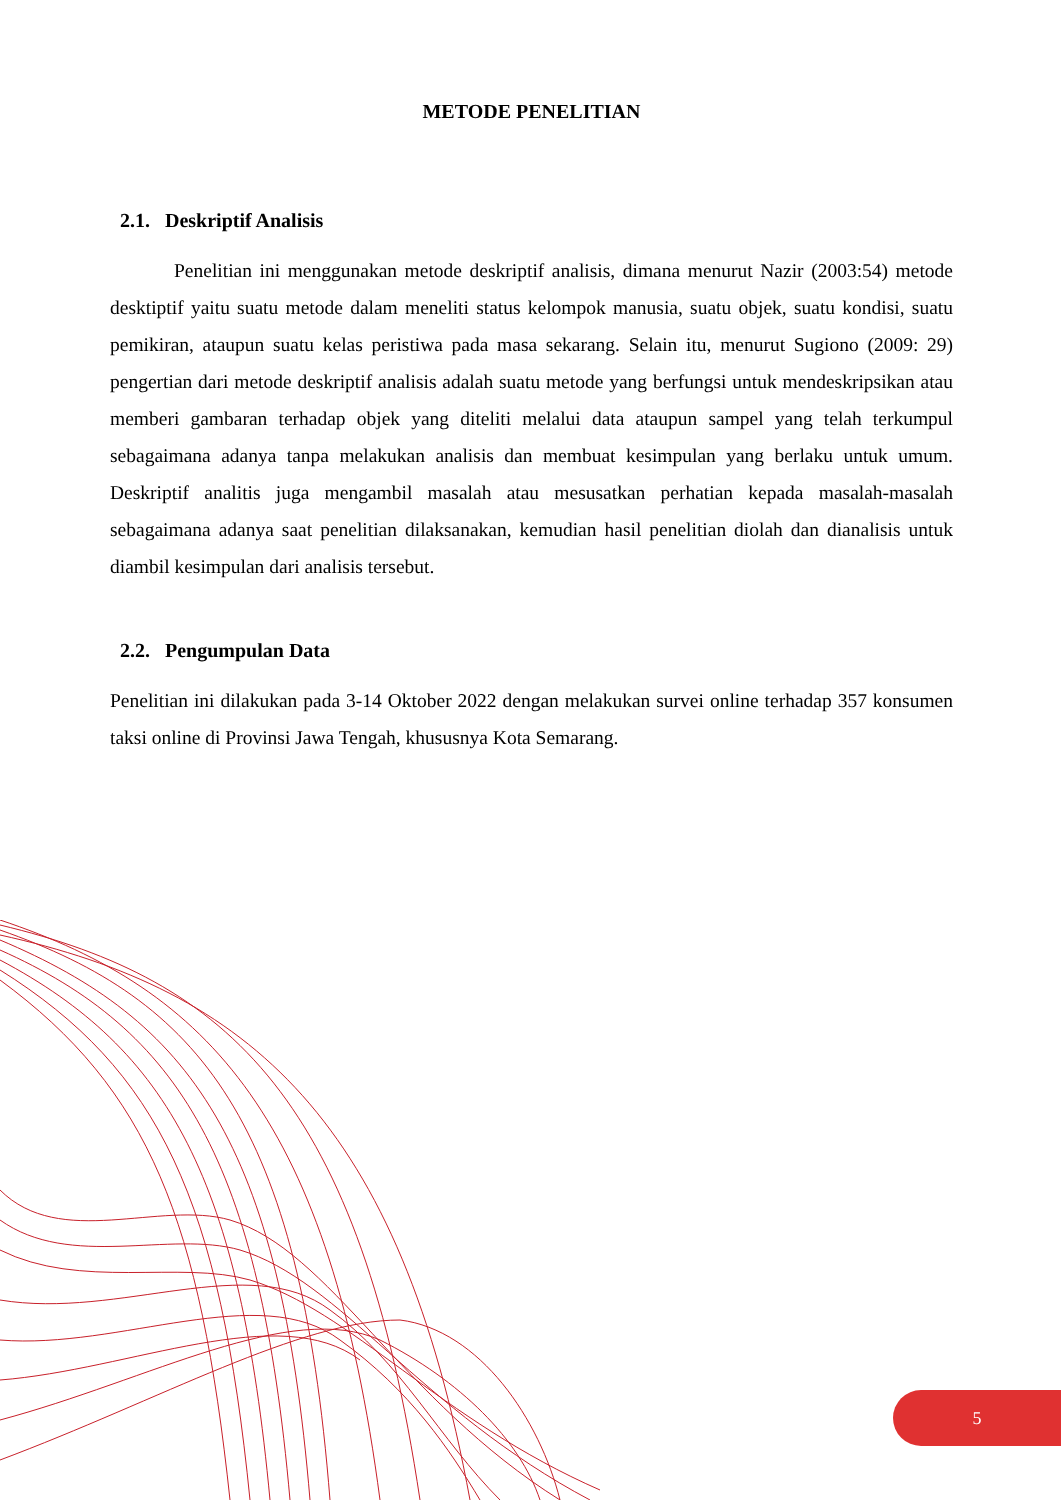METODE PENELITIAN
2.1. Deskriptif Analisis
Penelitian ini menggunakan metode deskriptif analisis, dimana menurut Nazir (2003:54) metode desktiptif yaitu suatu metode dalam meneliti status kelompok manusia, suatu objek, suatu kondisi, suatu pemikiran, ataupun suatu kelas peristiwa pada masa sekarang. Selain itu, menurut Sugiono (2009: 29) pengertian dari metode deskriptif analisis adalah suatu metode yang berfungsi untuk mendeskripsikan atau memberi gambaran terhadap objek yang diteliti melalui data ataupun sampel yang telah terkumpul sebagaimana adanya tanpa melakukan analisis dan membuat kesimpulan yang berlaku untuk umum. Deskriptif analitis juga mengambil masalah atau mesusatkan perhatian kepada masalah-masalah sebagaimana adanya saat penelitian dilaksanakan, kemudian hasil penelitian diolah dan dianalisis untuk diambil kesimpulan dari analisis tersebut.
2.2. Pengumpulan Data
Penelitian ini dilakukan pada 3-14 Oktober 2022 dengan melakukan survei online terhadap 357 konsumen taksi online di Provinsi Jawa Tengah, khususnya Kota Semarang.
5